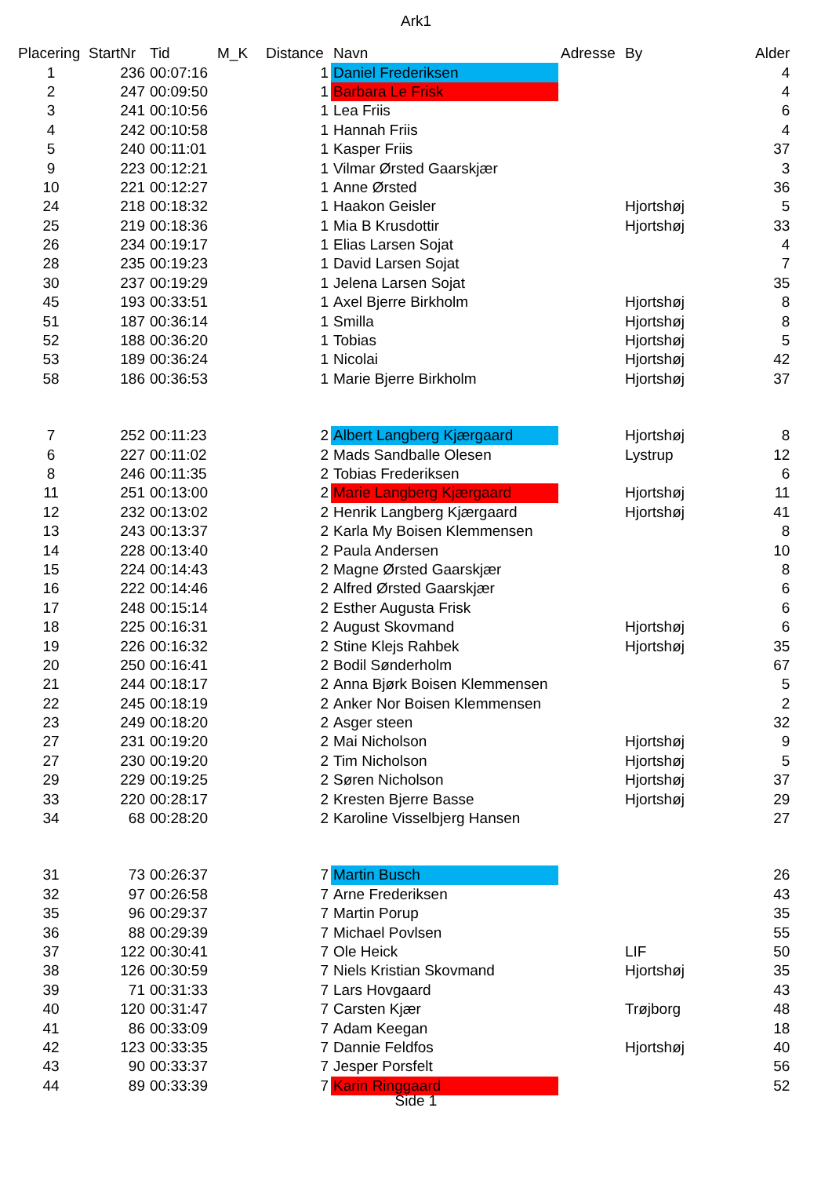Ark1
| Placering | StartNr | Tid | M_K | Distance | Navn | Adresse | By | Alder |
| --- | --- | --- | --- | --- | --- | --- | --- | --- |
| 1 | 236 | 00:07:16 | | 1 | Daniel Frederiksen | | | 4 |
| 2 | 247 | 00:09:50 | | 1 | Barbara Le Frisk | | | 4 |
| 3 | 241 | 00:10:56 | | 1 | Lea Friis | | | 6 |
| 4 | 242 | 00:10:58 | | 1 | Hannah Friis | | | 4 |
| 5 | 240 | 00:11:01 | | 1 | Kasper Friis | | | 37 |
| 9 | 223 | 00:12:21 | | 1 | Vilmar Ørsted Gaarskjær | | | 3 |
| 10 | 221 | 00:12:27 | | 1 | Anne Ørsted | | | 36 |
| 24 | 218 | 00:18:32 | | 1 | Haakon Geisler | | Hjortshøj | 5 |
| 25 | 219 | 00:18:36 | | 1 | Mia B Krusdottir | | Hjortshøj | 33 |
| 26 | 234 | 00:19:17 | | 1 | Elias Larsen Sojat | | | 4 |
| 28 | 235 | 00:19:23 | | 1 | David Larsen Sojat | | | 7 |
| 30 | 237 | 00:19:29 | | 1 | Jelena Larsen Sojat | | | 35 |
| 45 | 193 | 00:33:51 | | 1 | Axel Bjerre Birkholm | | Hjortshøj | 8 |
| 51 | 187 | 00:36:14 | | 1 | Smilla | | Hjortshøj | 8 |
| 52 | 188 | 00:36:20 | | 1 | Tobias | | Hjortshøj | 5 |
| 53 | 189 | 00:36:24 | | 1 | Nicolai | | Hjortshøj | 42 |
| 58 | 186 | 00:36:53 | | 1 | Marie Bjerre Birkholm | | Hjortshøj | 37 |
| 7 | 252 | 00:11:23 | | 2 | Albert Langberg Kjærgaard | | Hjortshøj | 8 |
| 6 | 227 | 00:11:02 | | 2 | Mads Sandballe Olesen | | Lystrup | 12 |
| 8 | 246 | 00:11:35 | | 2 | Tobias Frederiksen | | | 6 |
| 11 | 251 | 00:13:00 | | 2 | Marie Langberg Kjærgaard | | Hjortshøj | 11 |
| 12 | 232 | 00:13:02 | | 2 | Henrik Langberg Kjærgaard | | Hjortshøj | 41 |
| 13 | 243 | 00:13:37 | | 2 | Karla My Boisen Klemmensen | | | 8 |
| 14 | 228 | 00:13:40 | | 2 | Paula Andersen | | | 10 |
| 15 | 224 | 00:14:43 | | 2 | Magne Ørsted Gaarskjær | | | 8 |
| 16 | 222 | 00:14:46 | | 2 | Alfred Ørsted Gaarskjær | | | 6 |
| 17 | 248 | 00:15:14 | | 2 | Esther Augusta Frisk | | | 6 |
| 18 | 225 | 00:16:31 | | 2 | August Skovmand | | Hjortshøj | 6 |
| 19 | 226 | 00:16:32 | | 2 | Stine Klejs Rahbek | | Hjortshøj | 35 |
| 20 | 250 | 00:16:41 | | 2 | Bodil Sønderholm | | | 67 |
| 21 | 244 | 00:18:17 | | 2 | Anna Bjørk Boisen Klemmensen | | | 5 |
| 22 | 245 | 00:18:19 | | 2 | Anker Nor Boisen Klemmensen | | | 2 |
| 23 | 249 | 00:18:20 | | 2 | Asger steen | | | 32 |
| 27 | 231 | 00:19:20 | | 2 | Mai Nicholson | | Hjortshøj | 9 |
| 27 | 230 | 00:19:20 | | 2 | Tim Nicholson | | Hjortshøj | 5 |
| 29 | 229 | 00:19:25 | | 2 | Søren Nicholson | | Hjortshøj | 37 |
| 33 | 220 | 00:28:17 | | 2 | Kresten Bjerre Basse | | Hjortshøj | 29 |
| 34 | 68 | 00:28:20 | | 2 | Karoline Visselbjerg Hansen | | | 27 |
| 31 | 73 | 00:26:37 | | 7 | Martin Busch | | | 26 |
| 32 | 97 | 00:26:58 | | 7 | Arne Frederiksen | | | 43 |
| 35 | 96 | 00:29:37 | | 7 | Martin Porup | | | 35 |
| 36 | 88 | 00:29:39 | | 7 | Michael Povlsen | | | 55 |
| 37 | 122 | 00:30:41 | | 7 | Ole Heick | | LIF | 50 |
| 38 | 126 | 00:30:59 | | 7 | Niels Kristian Skovmand | | Hjortshøj | 35 |
| 39 | 71 | 00:31:33 | | 7 | Lars Hovgaard | | | 43 |
| 40 | 120 | 00:31:47 | | 7 | Carsten Kjær | | Trøjborg | 48 |
| 41 | 86 | 00:33:09 | | 7 | Adam Keegan | | | 18 |
| 42 | 123 | 00:33:35 | | 7 | Dannie Feldfos | | Hjortshøj | 40 |
| 43 | 90 | 00:33:37 | | 7 | Jesper Porsfelt | | | 56 |
| 44 | 89 | 00:33:39 | | 7 | Karin Ringgaard | | | 52 |
Side 1